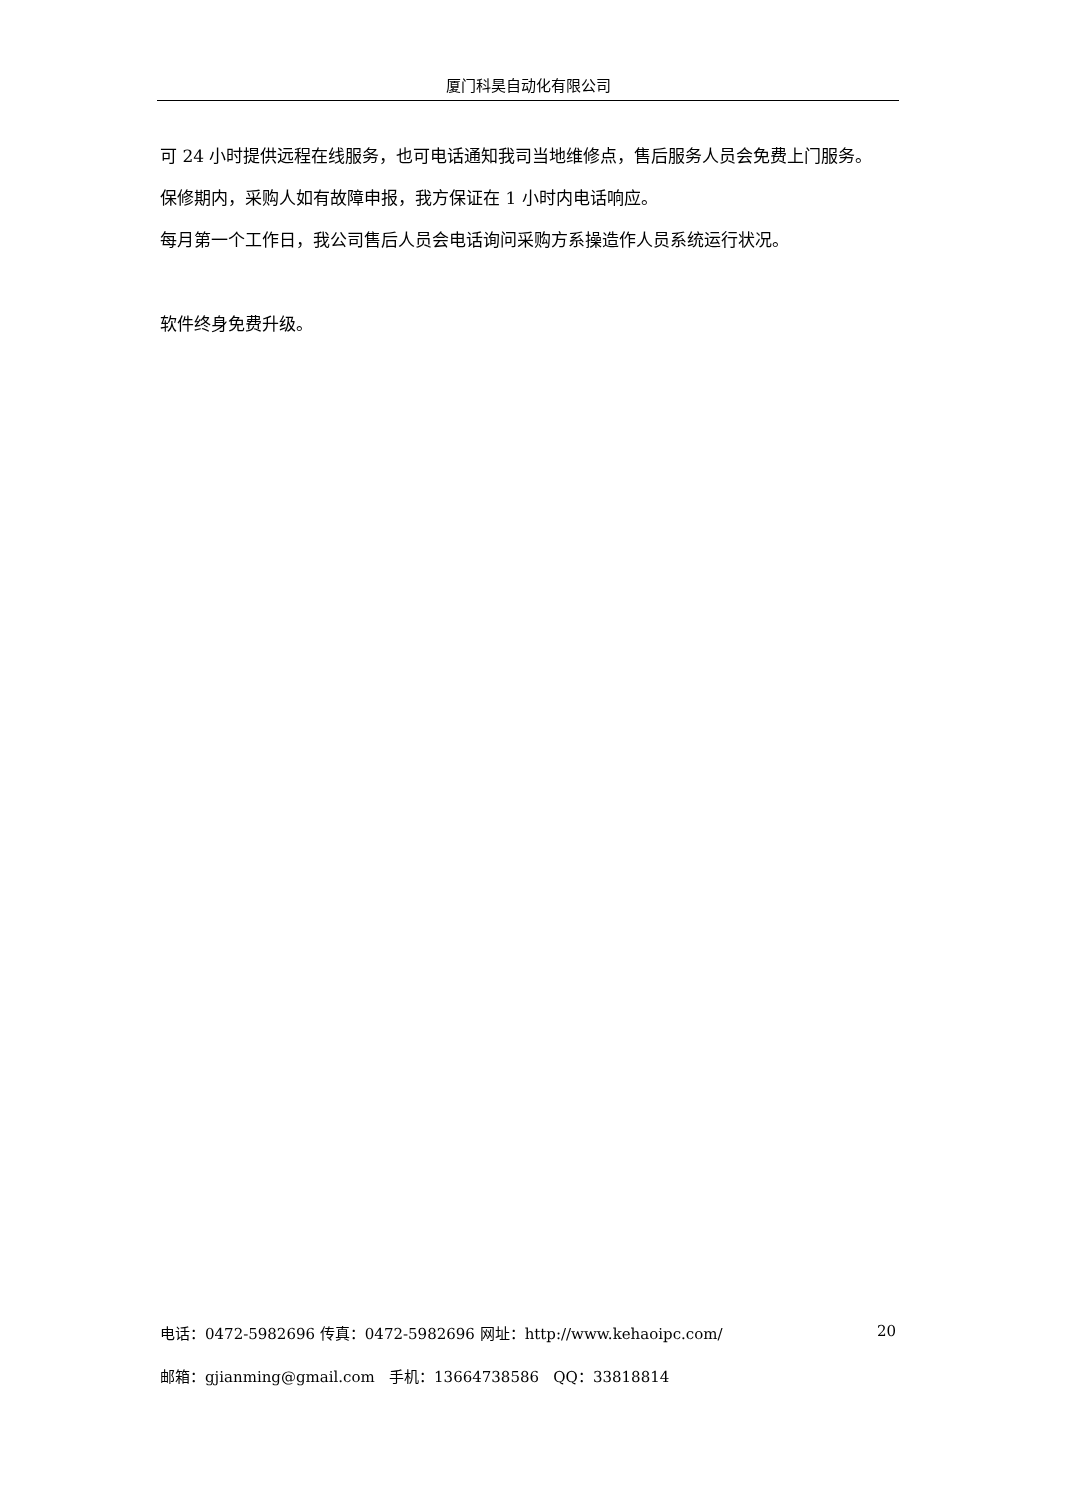厦门科昊自动化有限公司
可 24 小时提供远程在线服务，也可电话通知我司当地维修点，售后服务人员会免费上门服务。
保修期内，采购人如有故障申报，我方保证在 1 小时内电话响应。
每月第一个工作日，我公司售后人员会电话询问采购方系操造作人员系统运行状况。
软件终身免费升级。
电话：0472-5982696 传真：0472-5982696 网址：http://www.kehaoipc.com/ 20
邮箱：gjianming@gmail.com 手机：13664738586 QQ：33818814